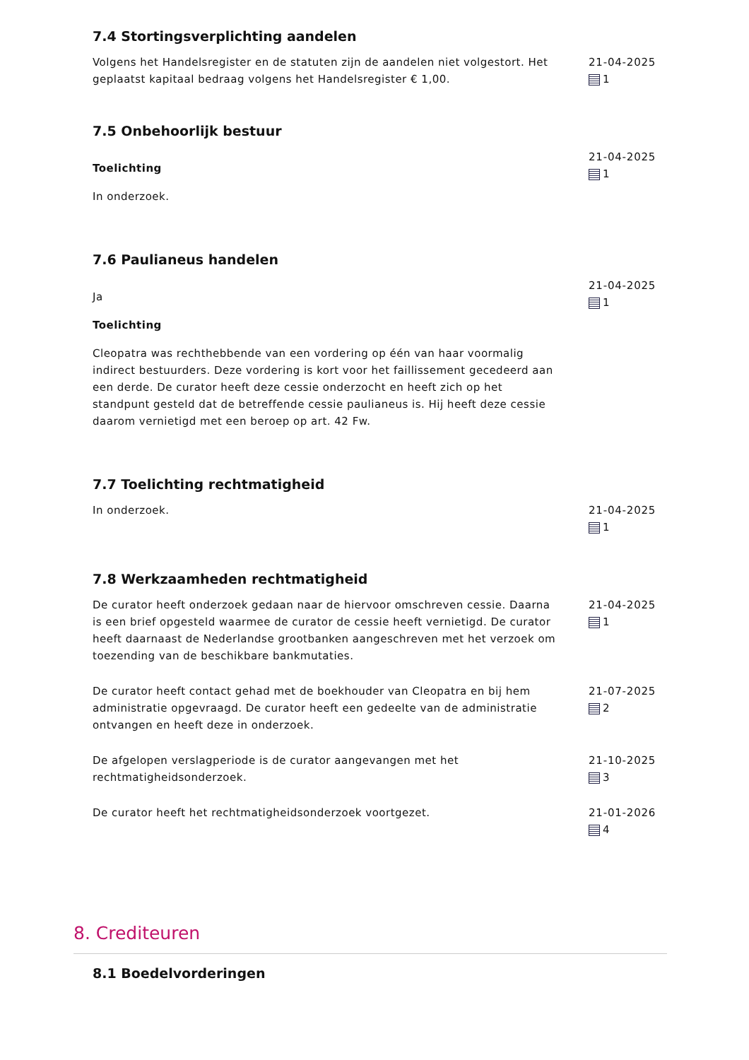7.4 Stortingsverplichting aandelen
Volgens het Handelsregister en de statuten zijn de aandelen niet volgestort. Het geplaatst kapitaal bedraag volgens het Handelsregister € 1,00.
21-04-2025
1
7.5 Onbehoorlijk bestuur
Toelichting
In onderzoek.
21-04-2025
1
7.6 Paulianeus handelen
Ja
Toelichting
Cleopatra was rechthebbende van een vordering op één van haar voormalig indirect bestuurders. Deze vordering is kort voor het faillissement gecedeerd aan een derde. De curator heeft deze cessie onderzocht en heeft zich op het standpunt gesteld dat de betreffende cessie paulianeus is. Hij heeft deze cessie daarom vernietigd met een beroep op art. 42 Fw.
21-04-2025
1
7.7 Toelichting rechtmatigheid
In onderzoek. 21-04-2025
1
7.8 Werkzaamheden rechtmatigheid
De curator heeft onderzoek gedaan naar de hiervoor omschreven cessie. Daarna is een brief opgesteld waarmee de curator de cessie heeft vernietigd. De curator heeft daarnaast de Nederlandse grootbanken aangeschreven met het verzoek om toezending van de beschikbare bankmutaties.
21-04-2025
1
De curator heeft contact gehad met de boekhouder van Cleopatra en bij hem administratie opgevraagd. De curator heeft een gedeelte van de administratie ontvangen en heeft deze in onderzoek.
21-07-2025
2
De afgelopen verslagperiode is de curator aangevangen met het rechtmatigheidsonderzoek.
21-10-2025
3
De curator heeft het rechtmatigheidsonderzoek voortgezet. 21-01-2026
4
8. Crediteuren
8.1 Boedelvorderingen